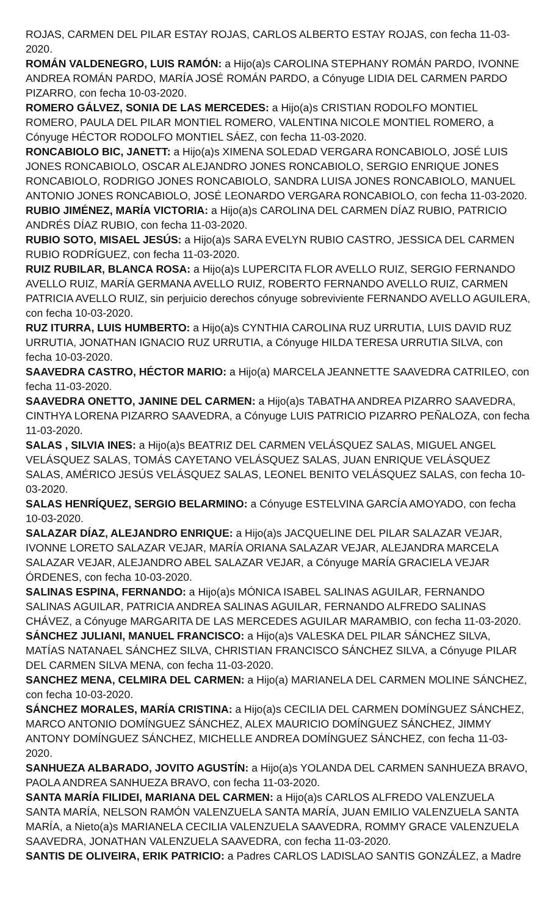ROJAS, CARMEN DEL PILAR ESTAY ROJAS, CARLOS ALBERTO ESTAY ROJAS, con fecha 11-03-2020.
ROMÁN VALDENEGRO, LUIS RAMÓN: a Hijo(a)s CAROLINA STEPHANY ROMÁN PARDO, IVONNE ANDREA ROMÁN PARDO, MARÍA JOSÉ ROMÁN PARDO, a Cónyuge LIDIA DEL CARMEN PARDO PIZARRO, con fecha 10-03-2020.
ROMERO GÁLVEZ, SONIA DE LAS MERCEDES: a Hijo(a)s CRISTIAN RODOLFO MONTIEL ROMERO, PAULA DEL PILAR MONTIEL ROMERO, VALENTINA NICOLE MONTIEL ROMERO, a Cónyuge HÉCTOR RODOLFO MONTIEL SÁEZ, con fecha 11-03-2020.
RONCABIOLO BIC, JANETT: a Hijo(a)s XIMENA SOLEDAD VERGARA RONCABIOLO, JOSÉ LUIS JONES RONCABIOLO, OSCAR ALEJANDRO JONES RONCABIOLO, SERGIO ENRIQUE JONES RONCABIOLO, RODRIGO JONES RONCABIOLO, SANDRA LUISA JONES RONCABIOLO, MANUEL ANTONIO JONES RONCABIOLO, JOSÉ LEONARDO VERGARA RONCABIOLO, con fecha 11-03-2020.
RUBIO JIMÉNEZ, MARÍA VICTORIA: a Hijo(a)s CAROLINA DEL CARMEN DÍAZ RUBIO, PATRICIO ANDRÉS DÍAZ RUBIO, con fecha 11-03-2020.
RUBIO SOTO, MISAEL JESÚS: a Hijo(a)s SARA EVELYN RUBIO CASTRO, JESSICA DEL CARMEN RUBIO RODRÍGUEZ, con fecha 11-03-2020.
RUIZ RUBILAR, BLANCA ROSA: a Hijo(a)s LUPERCITA FLOR AVELLO RUIZ, SERGIO FERNANDO AVELLO RUIZ, MARÍA GERMANA AVELLO RUIZ, ROBERTO FERNANDO AVELLO RUIZ, CARMEN PATRICIA AVELLO RUIZ, sin perjuicio derechos cónyuge sobreviviente FERNANDO AVELLO AGUILERA, con fecha 10-03-2020.
RUZ ITURRA, LUIS HUMBERTO: a Hijo(a)s CYNTHIA CAROLINA RUZ URRUTIA, LUIS DAVID RUZ URRUTIA, JONATHAN IGNACIO RUZ URRUTIA, a Cónyuge HILDA TERESA URRUTIA SILVA, con fecha 10-03-2020.
SAAVEDRA CASTRO, HÉCTOR MARIO: a Hijo(a) MARCELA JEANNETTE SAAVEDRA CATRILEO, con fecha 11-03-2020.
SAAVEDRA ONETTO, JANINE DEL CARMEN: a Hijo(a)s TABATHA ANDREA PIZARRO SAAVEDRA, CINTHYA LORENA PIZARRO SAAVEDRA, a Cónyuge LUIS PATRICIO PIZARRO PEÑALOZA, con fecha 11-03-2020.
SALAS , SILVIA INES: a Hijo(a)s BEATRIZ DEL CARMEN VELÁSQUEZ SALAS, MIGUEL ANGEL VELÁSQUEZ SALAS, TOMÁS CAYETANO VELÁSQUEZ SALAS, JUAN ENRIQUE VELÁSQUEZ SALAS, AMÉRICO JESÚS VELÁSQUEZ SALAS, LEONEL BENITO VELÁSQUEZ SALAS, con fecha 10-03-2020.
SALAS HENRÍQUEZ, SERGIO BELARMINO: a Cónyuge ESTELVINA GARCÍA AMOYADO, con fecha 10-03-2020.
SALAZAR DÍAZ, ALEJANDRO ENRIQUE: a Hijo(a)s JACQUELINE DEL PILAR SALAZAR VEJAR, IVONNE LORETO SALAZAR VEJAR, MARÍA ORIANA SALAZAR VEJAR, ALEJANDRA MARCELA SALAZAR VEJAR, ALEJANDRO ABEL SALAZAR VEJAR, a Cónyuge MARÍA GRACIELA VEJAR ÓRDENES, con fecha 10-03-2020.
SALINAS ESPINA, FERNANDO: a Hijo(a)s MÓNICA ISABEL SALINAS AGUILAR, FERNANDO SALINAS AGUILAR, PATRICIA ANDREA SALINAS AGUILAR, FERNANDO ALFREDO SALINAS CHÁVEZ, a Cónyuge MARGARITA DE LAS MERCEDES AGUILAR MARAMBIO, con fecha 11-03-2020.
SÁNCHEZ JULIANI, MANUEL FRANCISCO: a Hijo(a)s VALESKA DEL PILAR SÁNCHEZ SILVA, MATÍAS NATANAEL SÁNCHEZ SILVA, CHRISTIAN FRANCISCO SÁNCHEZ SILVA, a Cónyuge PILAR DEL CARMEN SILVA MENA, con fecha 11-03-2020.
SANCHEZ MENA, CELMIRA DEL CARMEN: a Hijo(a) MARIANELA DEL CARMEN MOLINE SÁNCHEZ, con fecha 10-03-2020.
SÁNCHEZ MORALES, MARÍA CRISTINA: a Hijo(a)s CECILIA DEL CARMEN DOMÍNGUEZ SÁNCHEZ, MARCO ANTONIO DOMÍNGUEZ SÁNCHEZ, ALEX MAURICIO DOMÍNGUEZ SÁNCHEZ, JIMMY ANTONY DOMÍNGUEZ SÁNCHEZ, MICHELLE ANDREA DOMÍNGUEZ SÁNCHEZ, con fecha 11-03-2020.
SANHUEZA ALBARADO, JOVITO AGUSTÍN: a Hijo(a)s YOLANDA DEL CARMEN SANHUEZA BRAVO, PAOLA ANDREA SANHUEZA BRAVO, con fecha 11-03-2020.
SANTA MARÍA FILIDEI, MARIANA DEL CARMEN: a Hijo(a)s CARLOS ALFREDO VALENZUELA SANTA MARÍA, NELSON RAMÓN VALENZUELA SANTA MARÍA, JUAN EMILIO VALENZUELA SANTA MARÍA, a Nieto(a)s MARIANELA CECILIA VALENZUELA SAAVEDRA, ROMMY GRACE VALENZUELA SAAVEDRA, JONATHAN VALENZUELA SAAVEDRA, con fecha 11-03-2020.
SANTIS DE OLIVEIRA, ERIK PATRICIO: a Padres CARLOS LADISLAO SANTIS GONZÁLEZ, a Madre